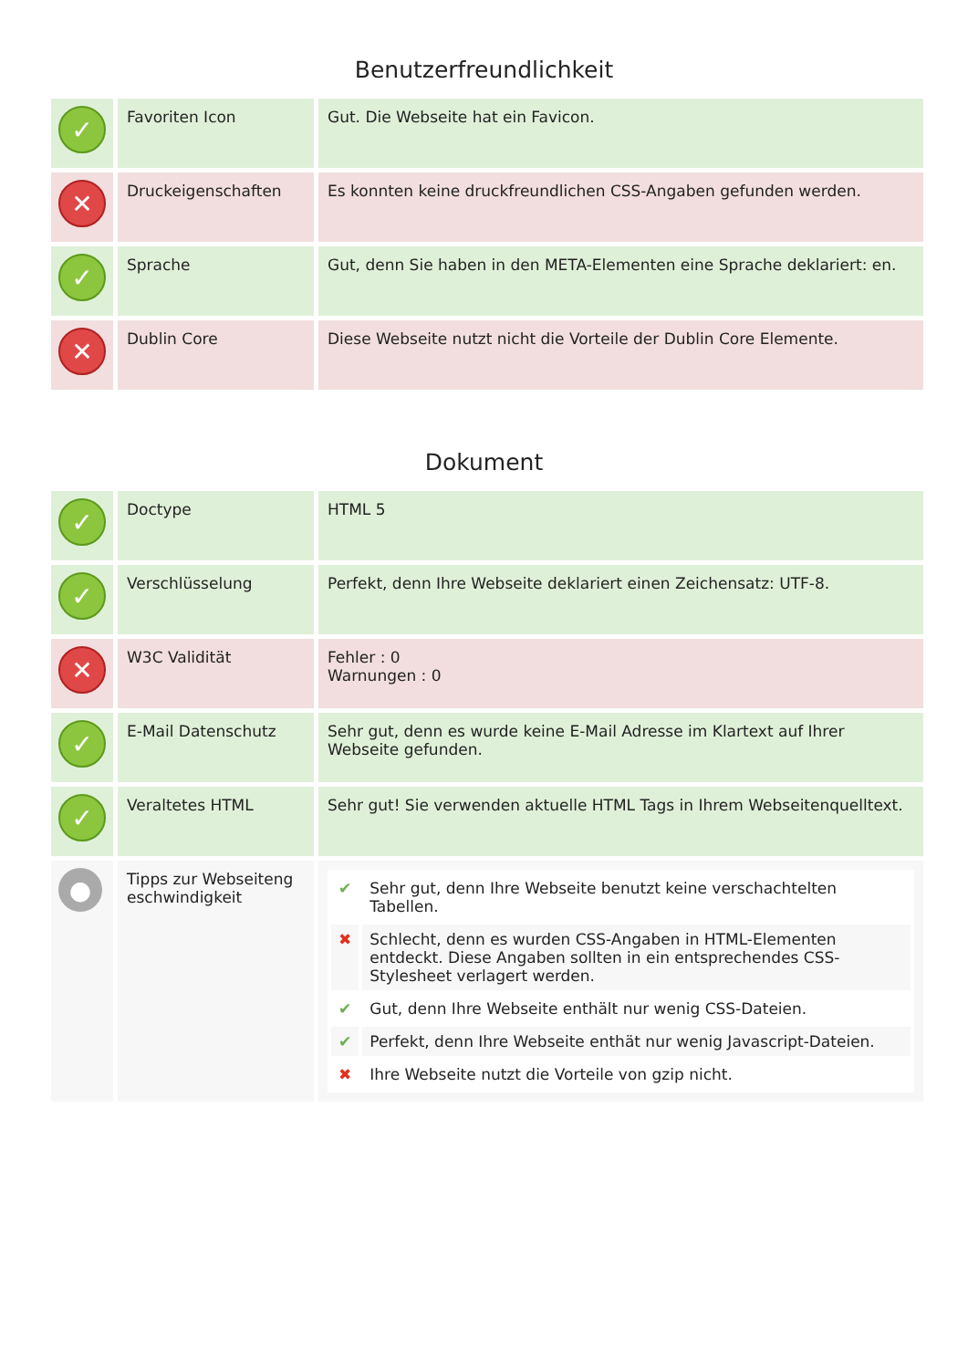Benutzerfreundlichkeit
| ✓ | Favoriten Icon | Gut. Die Webseite hat ein Favicon. |
| ✕ | Druckeigenschaften | Es konnten keine druckfreundlichen CSS-Angaben gefunden werden. |
| ✓ | Sprache | Gut, denn Sie haben in den META-Elementen eine Sprache deklariert: en. |
| ✕ | Dublin Core | Diese Webseite nutzt nicht die Vorteile der Dublin Core Elemente. |
Dokument
| ✓ | Doctype | HTML 5 |
| ✓ | Verschlüsselung | Perfekt, denn Ihre Webseite deklariert einen Zeichensatz: UTF-8. |
| ✕ | W3C Validität | Fehler : 0 Warnungen : 0 |
| ✓ | E-Mail Datenschutz | Sehr gut, denn es wurde keine E-Mail Adresse im Klartext auf Ihrer Webseite gefunden. |
| ✓ | Veraltetes HTML | Sehr gut! Sie verwenden aktuelle HTML Tags in Ihrem Webseitenquelltext. |
| ● | Tipps zur Webseiteng eschwindigkeit | / ✔ / Sehr gut, denn Ihre Webseite benutzt keine verschachtelten Tabellen. / / ✖ / Schlecht, denn es wurden CSS-Angaben in HTML-Elementen entdeckt. Diese Angaben sollten in ein entsprechendes CSS-Stylesheet verlagert werden. / / ✔ / Gut, denn Ihre Webseite enthält nur wenig CSS-Dateien. / / ✔ / Perfekt, denn Ihre Webseite enthät nur wenig Javascript-Dateien. / / ✖ / Ihre Webseite nutzt die Vorteile von gzip nicht. / |